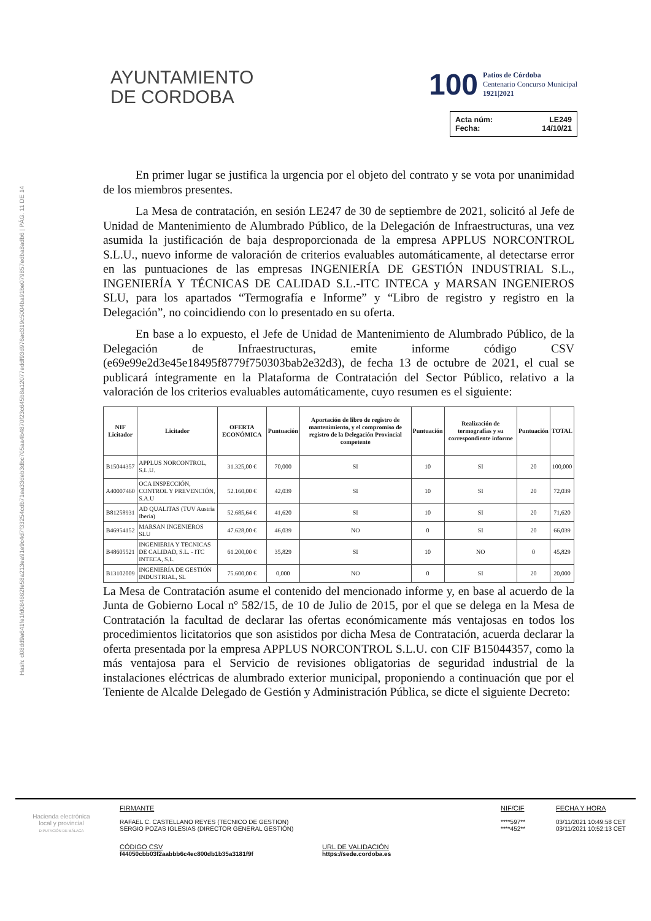Hash: d08dd9a641fe1fd084662fe58a213ea91e9c4d7f33254cdb71ea33deb3dbc705aa4b4870f23c645b8a12077eddf93d976ad319c5004ba91be079857edba8adb6 | PÁG. 11 DE 14
AYUNTAMIENTO
DE CORDOBA
100
Patios de Córdoba
Centenario Concurso Municipal
1921|2021
Acta núm: LE249
Fecha: 14/10/21
En primer lugar se justifica la urgencia por el objeto del contrato y se vota por unanimidad de los miembros presentes.
La Mesa de contratación, en sesión LE247 de 30 de septiembre de 2021, solicitó al Jefe de Unidad de Mantenimiento de Alumbrado Público, de la Delegación de Infraestructuras, una vez asumida la justificación de baja desproporcionada de la empresa APPLUS NORCONTROL S.L.U., nuevo informe de valoración de criterios evaluables automáticamente, al detectarse error en las puntuaciones de las empresas INGENIERÍA DE GESTIÓN INDUSTRIAL S.L., INGENIERÍA Y TÉCNICAS DE CALIDAD S.L.-ITC INTECA y MARSAN INGENIEROS SLU, para los apartados “Termografía e Informe” y “Libro de registro y registro en la Delegación”, no coincidiendo con lo presentado en su oferta.
En base a lo expuesto, el Jefe de Unidad de Mantenimiento de Alumbrado Público, de la Delegación de Infraestructuras, emite informe código CSV (e69e99e2d3e45e18495f8779f750303bab2e32d3), de fecha 13 de octubre de 2021, el cual se publicará íntegramente en la Plataforma de Contratación del Sector Público, relativo a la valoración de los criterios evaluables automáticamente, cuyo resumen es el siguiente:
| NIF Licitador | Licitador | OFERTA ECONÓMICA | Puntuación | Aportación de libro de registro de mantenimiento, y el compromiso de registro de la Delegación Provincial competente | Puntuación | Realización de termografías y su correspondiente informe | Puntuación | TOTAL |
| --- | --- | --- | --- | --- | --- | --- | --- | --- |
| B15044357 | APPLUS NORCONTROL, S.L.U. | 31.325,00 € | 70,000 | SI | 10 | SI | 20 | 100,000 |
| A40007460 | OCA INSPECCIÓN, CONTROL Y PREVENCIÓN, S.A.U | 52.160,00 € | 42,039 | SI | 10 | SI | 20 | 72,039 |
| B81258931 | AD QUALITAS (TUV Austria Iberia) | 52.685,64 € | 41,620 | SI | 10 | SI | 20 | 71,620 |
| B46954152 | MARSAN INGENIEROS SLU | 47.628,00 € | 46,039 | NO | 0 | SI | 20 | 66,039 |
| B48605521 | INGENIERIA Y TECNICAS DE CALIDAD, S.L. - ITC INTECA, S.L. | 61.200,00 € | 35,829 | SI | 10 | NO | 0 | 45,829 |
| B13102009 | INGENIERÍA DE GESTIÓN INDUSTRIAL, SL | 75.600,00 € | 0,000 | NO | 0 | SI | 20 | 20,000 |
La Mesa de Contratación asume el contenido del mencionado informe y, en base al acuerdo de la Junta de Gobierno Local nº 582/15, de 10 de Julio de 2015, por el que se delega en la Mesa de Contratación la facultad de declarar las ofertas económicamente más ventajosas en todos los procedimientos licitatorios que son asistidos por dicha Mesa de Contratación, acuerda declarar la oferta presentada por la empresa APPLUS NORCONTROL S.L.U. con CIF B15044357, como la más ventajosa para el Servicio de revisiones obligatorias de seguridad industrial de la instalaciones eléctricas de alumbrado exterior municipal, proponiendo a continuación que por el Teniente de Alcalde Delegado de Gestión y Administración Pública, se dicte el siguiente Decreto:
Hacienda electrónica
local y provincial
DIPUTACIÓN DE MÁLAGA
FIRMANTE
RAFAEL C. CASTELLANO REYES (TECNICO DE GESTION)
SERGIO POZAS IGLESIAS (DIRECTOR GENERAL GESTIÓN)
NIF/CIF
****597**
****452**
FECHA Y HORA
03/11/2021 10:49:58 CET
03/11/2021 10:52:13 CET
CÓDIGO CSV
f44050cbb03f2aabbb6c4ec800db1b35a3181f9f
URL DE VALIDACIÓN
https://sede.cordoba.es